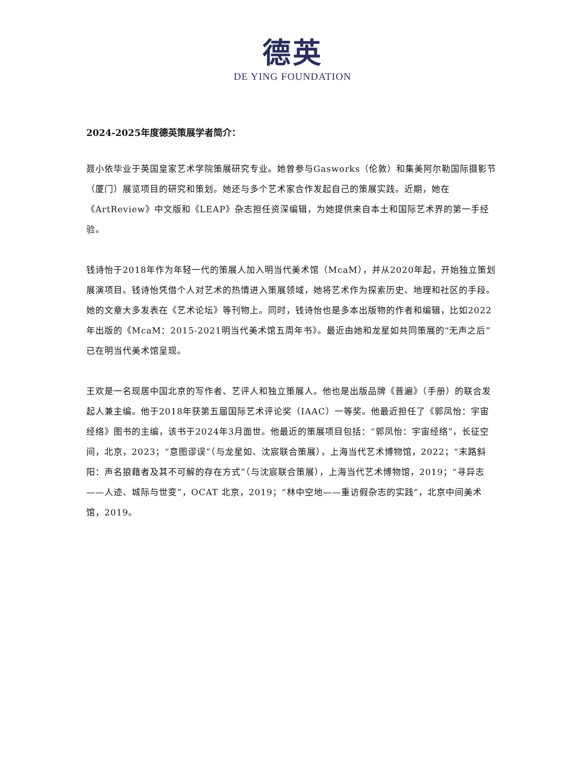德英
DE YING FOUNDATION
2024-2025年度德英策展学者简介：
聂小依毕业于英国皇家艺术学院策展研究专业。她曾参与Gasworks（伦敦）和集美阿尔勒国际摄影节（厦门）展览项目的研究和策划。她还与多个艺术家合作发起自己的策展实践。近期，她在《ArtReview》中文版和《LEAP》杂志担任资深编辑，为她提供来自本土和国际艺术界的第一手经验。
钱诗怡于2018年作为年轻一代的策展人加入明当代美术馆（McaM），并从2020年起，开始独立策划展演项目。钱诗怡凭借个人对艺术的热情进入策展领域，她将艺术作为探索历史、地理和社区的手段。她的文章大多发表在《艺术论坛》等刊物上。同时，钱诗怡也是多本出版物的作者和编辑，比如2022年出版的《McaM：2015-2021明当代美术馆五周年书》。最近由她和龙星如共同策展的“无声之后”已在明当代美术馆呈现。
王欢是一名现居中国北京的写作者、艺评人和独立策展人。他也是出版品牌《普遍》（手册）的联合发起人兼主编。他于2018年获第五届国际艺术评论奖（IAAC）一等奖。他最近担任了《郭凤怡：宇宙经络》图书的主编，该书于2024年3月面世。他最近的策展项目包括：“郭凤怡：宇宙经络”，长征空间，北京，2023；“意图谬误”（与龙星如、沈宸联合策展），上海当代艺术博物馆，2022；“末路斜阳：声名狼藉者及其不可解的存在方式”（与沈宸联合策展），上海当代艺术博物馆，2019；“寻异志——人迹、城际与世变”，OCAT 北京，2019；“林中空地——重访假杂志的实践”，北京中间美术馆，2019。